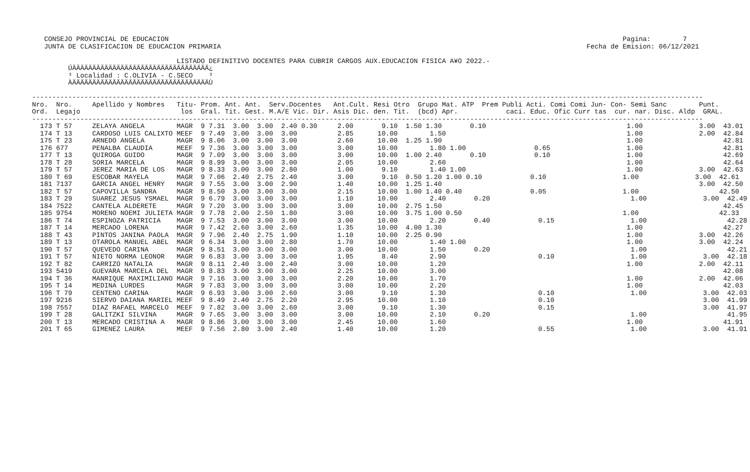CONSEJO PROVINCIAL DE EDUCACION                                                                                                                 Pagina:        7
    JUNTA DE CLASIFICACION DE EDUCACION PRIMARIA                                                                                           Fecha de Emision: 06/12/2021

                                     LISTADO DEFINITIVO DOCENTES PARA CUBRIR CARGOS AUX.EDUCACION FISICA A¥O 2022.-
          ÚÄÄÄÄÄÄÄÄÄÄÄÄÄÄÄÄÄÄÄÄÄÄÄÄÄÄÄÄÄÄÄÄÄÄ¿
          ³ Localidad : C.OLIVIA - C.SECO    ³
          ÀÄÄÄÄÄÄÄÄÄÄÄÄÄÄÄÄÄÄÄÄÄÄÄÄÄÄÄÄÄÄÄÄÄÄÙ

 -----------------------------------------------------------------------------------------------------------------------------------------------------------------------
 Nro.  Nro.     Apellido y Nombres   Titu- Prom. Ant. Ant.  Serv.Docentes   Ant.Cult. Resi Otro  Grupo Mat. ATP  Prem Publi Acti. Comi Comi Jun- Con- Semi Sanc        Punt.
 Ord.  Legajo                         los  Gral. Tit. Gest. M.A/E Vic. Dir. Asis Dic. den. Tit.  (bcd) Apr.            caci. Educ. Ofic Curr tas  cur. nar. Disc. Aldp  GRAL.
 -----------------------------------------------------------------------------------------------------------------------------------------------------------------------
   173 T 57     ZELAYA ANGELA        MAGR  9 7.31  3.00  3.00  2.40 0.30     2.00       9.10  1.50 1.30       0.10                                   1.00              3.00  43.01
   174 T 13     CARDOSO LUIS CALIXTO MEEF  9 7.49  3.00  3.00  3.00          2.85      10.00        1.50                                             1.00              2.00  42.84
   175 T 23     ARNEDO ANGELA        MAGR  9 8.06  3.00  3.00  3.00          2.60      10.00  1.25 1.90                                              1.00                    42.81
   176 677      PENALBA CLAUDIA      MEEF  9 7.36  3.00  3.00  3.00          3.00      10.00        1.80 1.00                 0.65                   1.00                    42.81
   177 T 13     QUIROGA GUIDO        MAGR  9 7.09  3.00  3.00  3.00          3.00      10.00  1.00 2.40       0.10            0.10                   1.00                    42.69
   178 T 28     SORIA MARCELA        MAGR  9 8.99  3.00  3.00  3.00          2.05      10.00        2.60                                             1.00                    42.64
   179 T 57     JEREZ MARIA DE LOS   MAGR  9 8.33  3.00  3.00  2.80          1.00       9.10        1.40 1.00                                        1.00              3.00  42.63
   180 T 69     ESCOBAR MAYELA       MAGR  9 7.06  2.40  2.75  2.40          3.00       9.10  0.50 1.20 1.00 0.10            0.10                   1.00              3.00  42.61
   181 7137     GARCIA ANGEL HENRY   MAGR  9 7.55  3.00  3.00  2.90          1.40      10.00  1.25 1.40                                                                3.00  42.50
   182 T 57     CAPOVILLA SANDRA     MAGR  9 8.50  3.00  3.00  3.00          2.15      10.00  1.00 1.40 0.40                 0.05                   1.00                    42.50
   183 T 29     SUAREZ JESUS YSMAEL  MAGR  9 6.79  3.00  3.00  3.00          1.10      10.00        2.40       0.20                                   1.00              3.00  42.49
   184 7522     CANTELA ALDERETE     MAGR  9 7.20  3.00  3.00  3.00          3.00      10.00  2.75 1.50                                                                      42.45
   185 9754     MORENO NOEMI JULIETA MAGR  9 7.78  2.00  2.50  1.80          3.00      10.00  3.75 1.00 0.50                                        1.00                    42.33
   186 T 74     ESPINOZA PATRICIA    MAGR  9 7.53  3.00  3.00  3.00          3.00      10.00        2.20       0.40            0.15                   1.00                    42.28
   187 T 14     MERCADO LORENA       MAGR  9 7.42  2.60  3.00  2.60          1.35      10.00  4.00 1.30                                              1.00                    42.27
   188 T 43     PINTOS JANINA PAOLA  MAGR  9 7.96  2.40  2.75  1.90          1.10      10.00  2.25 0.90                                              1.00              3.00  42.26
   189 T 13     OTAROLA MANUEL ABEL  MAGR  9 6.34  3.00  3.00  2.80          1.70      10.00        1.40 1.00                                        1.00              3.00  42.24
   190 T 57     QUEVEDO CARINA       MAGR  9 8.51  3.00  3.00  3.00          3.00      10.00        1.50       0.20                                   1.00                    42.21
   191 T 57     NIETO NORMA LEONOR   MAGR  9 6.83  3.00  3.00  3.00          1.95       8.40        2.90                       0.10                   1.00              3.00  42.18
   192 T 82     CARRIZO NATALIA      MAGR  9 8.11  2.40  3.00  2.40          3.00      10.00        1.20                                             1.00              2.00  42.11
   193 5419     GUEVARA MARCELA DEL  MAGR  9 8.83  3.00  3.00  3.00          2.25      10.00        3.00                                                                     42.08
   194 T 36     MANRIQUE MAXIMILIANO MAGR  9 7.16  3.00  3.00  3.00          2.20      10.00        1.70                                             1.00              2.00  42.06
   195 T 14     MEDINA LURDES        MAGR  9 7.83  3.00  3.00  3.00          3.00      10.00        2.20                                             1.00                    42.03
   196 T 79     CENTENO CARINA       MAGR  9 6.93  3.00  3.00  2.60          3.00       9.10        1.30                       0.10                   1.00              3.00  42.03
   197 9216     SIERVO DAIANA MARIEL MEEF  9 8.49  2.40  2.75  2.20          2.95      10.00        1.10                       0.10                                     3.00  41.99
   198 7557     DIAZ RAFAEL MARCELO  MEEF  9 7.82  3.00  3.00  2.60          3.00       9.10        1.30                       0.15                                     3.00  41.97
   199 T 28     GALITZKI SILVINA     MAGR  9 7.65  3.00  3.00  3.00          3.00      10.00        2.10       0.20                                   1.00                    41.95
   200 T 13     MERCADO CRISTINA A   MAGR  9 8.86  3.00  3.00  3.00          2.45      10.00        1.60                                             1.00                    41.91
   201 T 65     GIMENEZ LAURA        MEEF  9 7.56  2.80  3.00  2.40          1.40      10.00        1.20                       0.55                   1.00              3.00  41.91